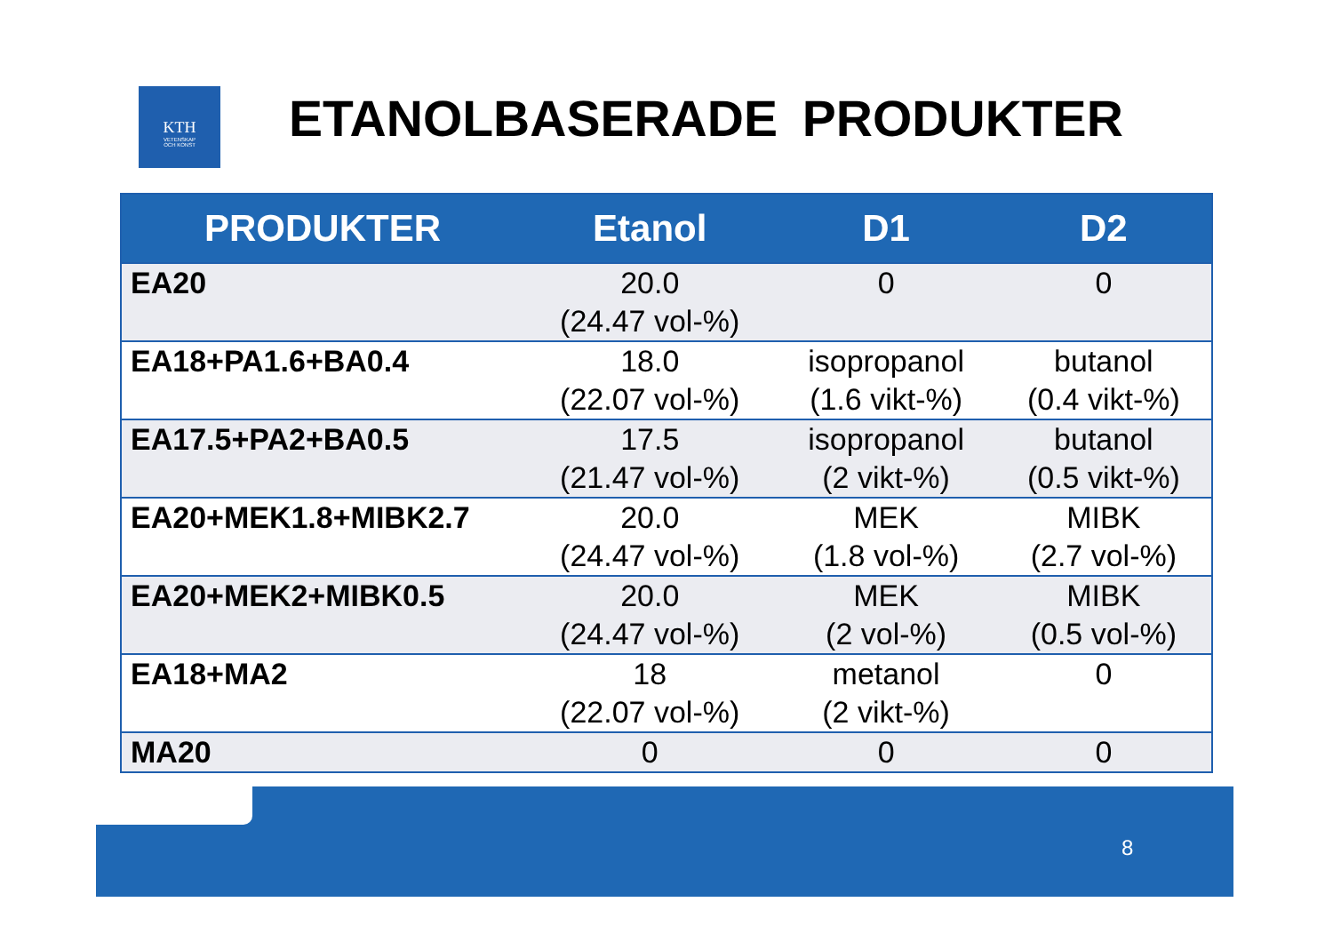KTH
VETENSKAP
OCH KONST
ETANOLBASERADE PRODUKTER
| PRODUKTER | Etanol | D1 | D2 |
| --- | --- | --- | --- |
| EA20 | 20.0 (24.47 vol-%) | 0 | 0 |
| EA18+PA1.6+BA0.4 | 18.0 (22.07 vol-%) | isopropanol (1.6 vikt-%) | butanol (0.4 vikt-%) |
| EA17.5+PA2+BA0.5 | 17.5 (21.47 vol-%) | isopropanol (2 vikt-%) | butanol (0.5 vikt-%) |
| EA20+MEK1.8+MIBK2.7 | 20.0 (24.47 vol-%) | MEK (1.8 vol-%) | MIBK (2.7 vol-%) |
| EA20+MEK2+MIBK0.5 | 20.0 (24.47 vol-%) | MEK (2 vol-%) | MIBK (0.5 vol-%) |
| EA18+MA2 | 18 (22.07 vol-%) | metanol (2 vikt-%) | 0 |
| MA20 | 0 | 0 | 0 |
8